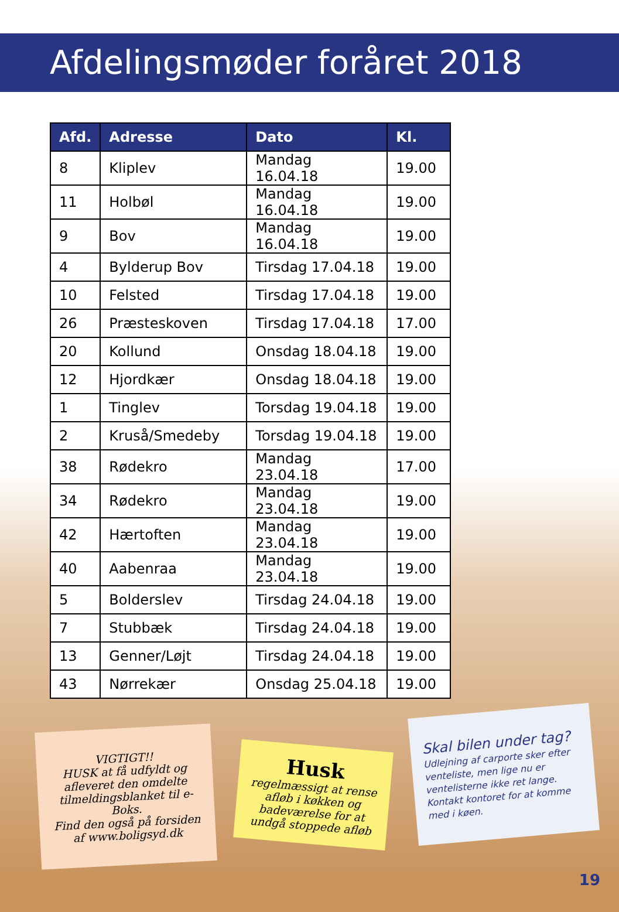Afdelingsmøder foråret 2018
| Afd. | Adresse | Dato | Kl. |
| --- | --- | --- | --- |
| 8 | Kliplev | Mandag 16.04.18 | 19.00 |
| 11 | Holbøl | Mandag 16.04.18 | 19.00 |
| 9 | Bov | Mandag 16.04.18 | 19.00 |
| 4 | Bylderup Bov | Tirsdag 17.04.18 | 19.00 |
| 10 | Felsted | Tirsdag 17.04.18 | 19.00 |
| 26 | Præsteskoven | Tirsdag 17.04.18 | 17.00 |
| 20 | Kollund | Onsdag 18.04.18 | 19.00 |
| 12 | Hjordkær | Onsdag 18.04.18 | 19.00 |
| 1 | Tinglev | Torsdag 19.04.18 | 19.00 |
| 2 | Kruså/Smedeby | Torsdag 19.04.18 | 19.00 |
| 38 | Rødekro | Mandag 23.04.18 | 17.00 |
| 34 | Rødekro | Mandag 23.04.18 | 19.00 |
| 42 | Hærtoften | Mandag 23.04.18 | 19.00 |
| 40 | Aabenraa | Mandag 23.04.18 | 19.00 |
| 5 | Bolderslev | Tirsdag 24.04.18 | 19.00 |
| 7 | Stubbæk | Tirsdag 24.04.18 | 19.00 |
| 13 | Genner/Løjt | Tirsdag 24.04.18 | 19.00 |
| 43 | Nørrekær | Onsdag 25.04.18 | 19.00 |
VIGTIGT!!
HUSK at få udfyldt og afleveret den omdelte tilmeldingsblanket til e-Boks.
Find den også på forsiden af www.boligsyd.dk
Husk
regelmæssigt at rense afløb i køkken og badeværelse for at undgå stoppede afløb
Skal bilen under tag?
Udlejning af carporte sker efter venteliste, men lige nu er ventelisterne ikke ret lange. Kontakt kontoret for at komme med i køen.
19